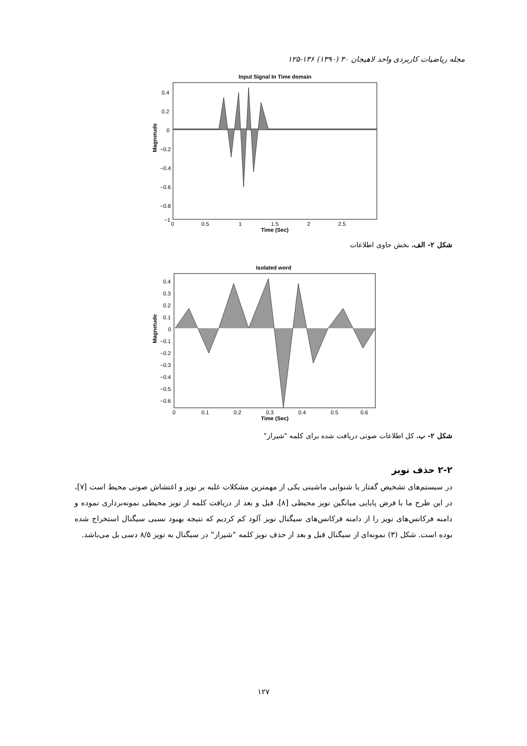مجله ریاضیات کاربردی واحد لاهیجان ۳۰ (۱۳۹۰) ۱۳۶-۱۲۵
Input Signal In Time domain
0.4
0.2
0
−0.2
−0.4
−0.6
−0.8
−1
0
0.5
1
1.5
2
2.5
Time (Sec)
Magnetude
شکل ۲- الف. بخش حاوی اطلاعات
Isolated word
0.4
0.3
0.2
0.1
0
−0.1
−0.2
−0.3
−0.4
−0.5
−0.6
0
0.1
0.2
0.3
0.4
0.5
0.6
Time (Sec)
Magnetude
شکل ۲- ب. کل اطلاعات صوتی دریافت شده برای کلمه "شیراز"
۲-۲ حذف نویز
در سیستم‌های تشخیص گفتار یا شنوایی ماشینی یکی از مهمترین مشکلات غلبه بر نویز و اغتشاش صوتی محیط است [۷]، در این طرح ما با فرض پایایی میانگین نویز محیطی [۸]، قبل و بعد از دریافت کلمه از نویز محیطی نمونه‌برداری نموده و دامنه فرکانس‌های نویز را از دامنه فرکانس‌های سیگنال نویز آلود کم کردیم که نتیجه بهبود نسبی سیگنال استخراج شده بوده است. شکل (۳) نمونه‌ای از سیگنال قبل و بعد از حذف نویز کلمه "شیراز" در سیگنال به نویز ۸/۵ دسی بل می‌باشد.
۱۲۷